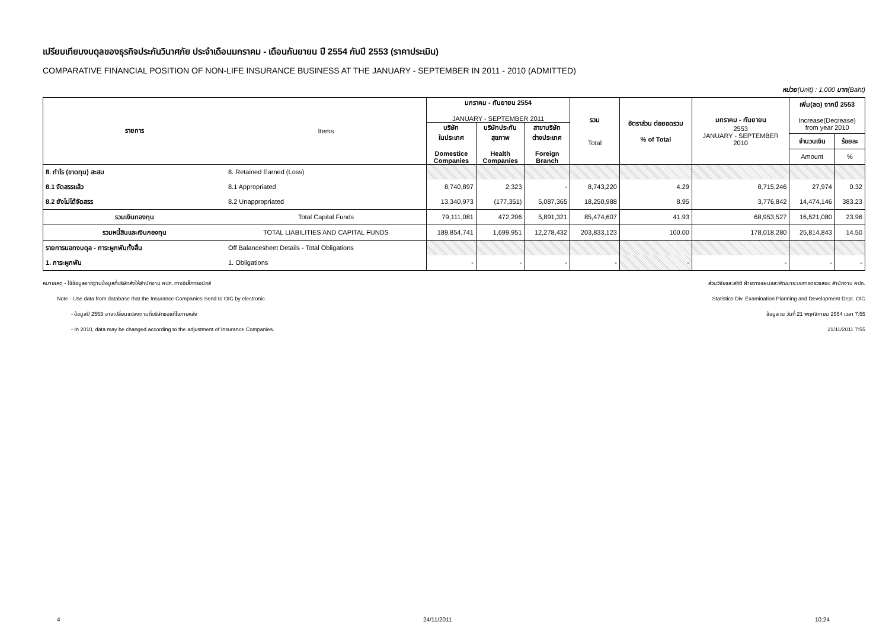เปรียบเทียบงบดุลของธุรกิจประกันวินาศภัย ประจำเดือนมกราคม - เดือนกันยายน ปี 2554 กับปี 2553 (ราคาประเมิน)
COMPARATIVE FINANCIAL POSITION OF NON-LIFE INSURANCE BUSINESS AT THE JANUARY - SEPTEMBER IN 2011 - 2010 (ADMITTED)
หน่วย(Unit) : 1,000 บาท(Baht)
| รายการ | Items | มกราคม - กันยายน 2554 JANUARY - SEPTEMBER 2011 | | | รวม Total | อัตราส่วน ต่อยอดรวม % of Total | มกราคม - กันยายน 2553 JANUARY - SEPTEMBER 2010 | เพิ่ม(ลด) จากปี 2553 Increase(Decrease) from year 2010 | |
| --- | --- | --- | --- | --- | --- | --- | --- | --- | --- |
| | | บริษัท ในประเทศ Domestice Companies | บริษัทประกัน สุขภาพ Health Companies | สาขาบริษัท ต่างประเทศ Foreign Branch | | | | | |
| | | | | | | | | จำนวนเงิน | ร้อยละ |
| | | | | | | | | Amount | % |
| 8. กำไร (ขาดทุน) สะสม | 8. Retained Earned (Loss) | | | | | | | | |
| 8.1 จัดสรรแล้ว | 8.1 Appropriated | 8,740,897 | 2,323 | - | 8,743,220 | 4.29 | 8,715,246 | 27,974 | 0.32 |
| 8.2 ยังไม่ได้จัดสรร | 8.2 Unappropriated | 13,340,973 | (177,351) | 5,087,365 | 18,250,988 | 8.95 | 3,776,842 | 14,474,146 | 383.23 |
| รวมเงินกองทุน | Total Capital Funds | 79,111,081 | 472,206 | 5,891,321 | 85,474,607 | 41.93 | 68,953,527 | 16,521,080 | 23.96 |
| รวมหนี้สินและเงินกองทุน | TOTAL LIABILITIES AND CAPITAL FUNDS | 189,854,741 | 1,699,951 | 12,278,432 | 203,833,123 | 100.00 | 178,018,280 | 25,814,843 | 14.50 |
| รายการนอกงบดุล - ภาระผูกพันทั้งสิ้น | Off Balancesheet Details - Total Obligations | | | | | | | | |
| 1. ภาระผูกพัน | 1. Obligations | - | - | - | - | - | - | - | - |
หมายเหตุ - ใช้ข้อมูลจากฐานข้อมูลที่บริษัทส่งให้สำนักงาน คปภ. ทางอิเล็กทรอนิกส์
Note - Use data from database that the Insurance Companies Send to OIC by electronic.
- ข้อมูลปี 2553 อาจเปลี่ยนแปลงตามที่บริษัทขอแก้ไขภายหลัง
- In 2010, data may be changed according to the adjustment of Insurance Companies.
ส่วนวิจัยและสถิติ ฝ่ายวางแผนและพัฒนาระบบการตรวจสอบ สำนักงาน คปภ.
Statistics Div. Examination Planning and Development Dept. OIC
ข้อมูล ณ วันที่ 21 พฤศจิกายน 2554 เวลา 7:55
21/11/2011 7:55
4 24/11/2011 10:24